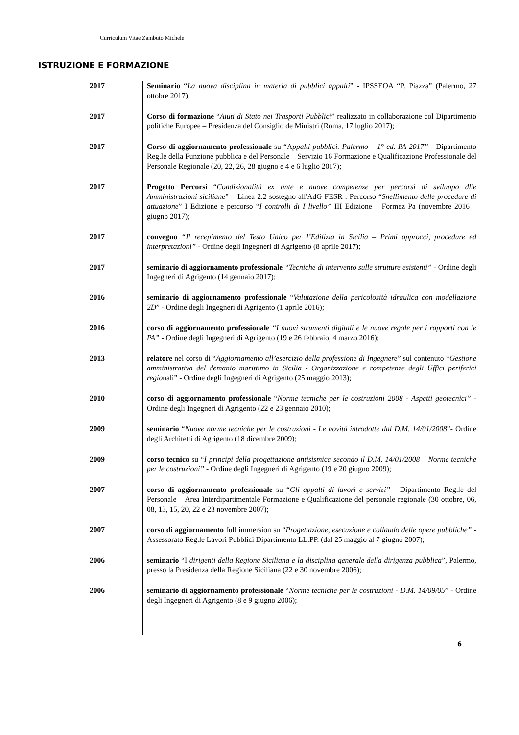Curriculum Vitae Zambuto Michele
ISTRUZIONE E FORMAZIONE
| 2017 | Seminario “ La nuova disciplina in materia di pubblici appalti ” - IPSSEOA “P. Piazza” (Palermo, 27 ottobre 2017); |
| 2017 | Corso di formazione “ Aiuti di Stato nei Trasporti Pubblici ” realizzato in collaborazione col Dipartimento politiche Europee – Presidenza del Consiglio de Ministri (Roma, 17 luglio 2017); |
| 2017 | Corso di aggiornamento professionale su “A ppalti pubblici. Palermo – 1° ed. PA-2017” - Dipartimento Reg.le della Funzione pubblica e del Personale – Servizio 16 Formazione e Qualificazione Professionale del Personale Regionale (20, 22, 26, 28 giugno e 4 e 6 luglio 2017); |
| 2017 | Progetto Percorsi “ Condizionalità ex ante e nuove competenze per percorsi di sviluppo dlle Amministrazioni siciliane ” – Linea 2.2 sostegno all'AdG FESR . Percorso “ Snellimento delle procedure di attuazione ” I Edizione e percorso “ I controlli di I livello” III Edizione – Formez Pa (novembre 2016 – giugno 2017); |
| 2017 | convegno “Il recepimento del Testo Unico per l’Edilizia in Sicilia – Primi approcci, procedure ed interpretazioni” - Ordine degli Ingegneri di Agrigento (8 aprile 2017); |
| 2017 | seminario di aggiornamento professionale “Tecniche di intervento sulle strutture esistenti” - Ordine degli Ingegneri di Agrigento (14 gennaio 2017); |
| 2016 | seminario di aggiornamento professionale “ Valutazione della pericolosità idraulica con modellazione 2D ” - Ordine degli Ingegneri di Agrigento (1 aprile 2016); |
| 2016 | corso di aggiornamento professionale “I nuovi strumenti digitali e le nuove regole per i rapporti con le PA” - Ordine degli Ingegneri di Agrigento (19 e 26 febbraio, 4 marzo 2016); |
| 2013 | relatore nel corso di “ Aggiornamento all’esercizio della professione di Ingegnere ” sul contenuto “ Gestione amministrativa del demanio marittimo in Sicilia - Organizzazione e competenze degli Uffici periferici regio nali” - Ordine degli Ingegneri di Agrigento (25 maggio 2013); |
| 2010 | corso di aggiornamento professionale “ Norme tecniche per le costruzioni 2008 - Aspetti geotecnici” - Ordine degli Ingegneri di Agrigento (22 e 23 gennaio 2010); |
| 2009 | seminario “ Nuove norme tecniche per le costruzioni - Le novità introdotte dal D.M. 14/01/2008 ”- Ordine degli Architetti di Agrigento (18 dicembre 2009); |
| 2009 | corso tecnico su “ I principi della progettazione antisismica secondo il D.M. 14/01/2008 – Norme tecniche per le costruzioni” - Ordine degli Ingegneri di Agrigento (19 e 20 giugno 2009); |
| 2007 | corso di aggiornamento professionale su “ Gli appalti di lavori e servizi” - Dipartimento Reg.le del Personale – Area Interdipartimentale Formazione e Qualificazione del personale regionale (30 ottobre, 06, 08, 13, 15, 20, 22 e 23 novembre 2007); |
| 2007 | corso di aggiornamento full immersion su “ Progettazione, esecuzione e collaudo delle opere pubbliche” - Assessorato Reg.le Lavori Pubblici Dipartimento LL.PP. (dal 25 maggio al 7 giugno 2007); |
| 2006 | seminario “I dirigenti della Regione Siciliana e la disciplina generale della dirigenza pubblica ”, Palermo, presso la Presidenza della Regione Siciliana (22 e 30 novembre 2006); |
| 2006 | seminario di aggiornamento professionale “ Norme tecniche per le costruzioni - D.M. 14/09/05 ” - Ordine degli Ingegneri di Agrigento (8 e 9 giugno 2006); |
6